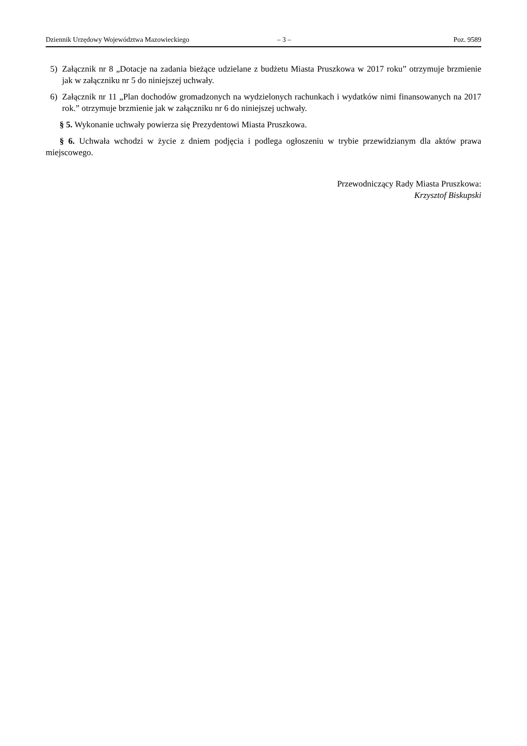Dziennik Urzędowy Województwa Mazowieckiego – 3 – Poz. 9589
5) Załącznik nr 8 „Dotacje na zadania bieżące udzielane z budżetu Miasta Pruszkowa w 2017 roku” otrzymuje brzmienie jak w załączniku nr 5 do niniejszej uchwały.
6) Załącznik nr 11 „Plan dochodów gromadzonych na wydzielonych rachunkach i wydatków nimi finansowanych na 2017 rok.” otrzymuje brzmienie jak w załączniku nr 6 do niniejszej uchwały.
§ 5. Wykonanie uchwały powierza się Prezydentowi Miasta Pruszkowa.
§ 6. Uchwała wchodzi w życie z dniem podjęcia i podlega ogłoszeniu w trybie przewidzianym dla aktów prawa miejscowego.
Przewodniczący Rady Miasta Pruszkowa:
Krzysztof Biskupski